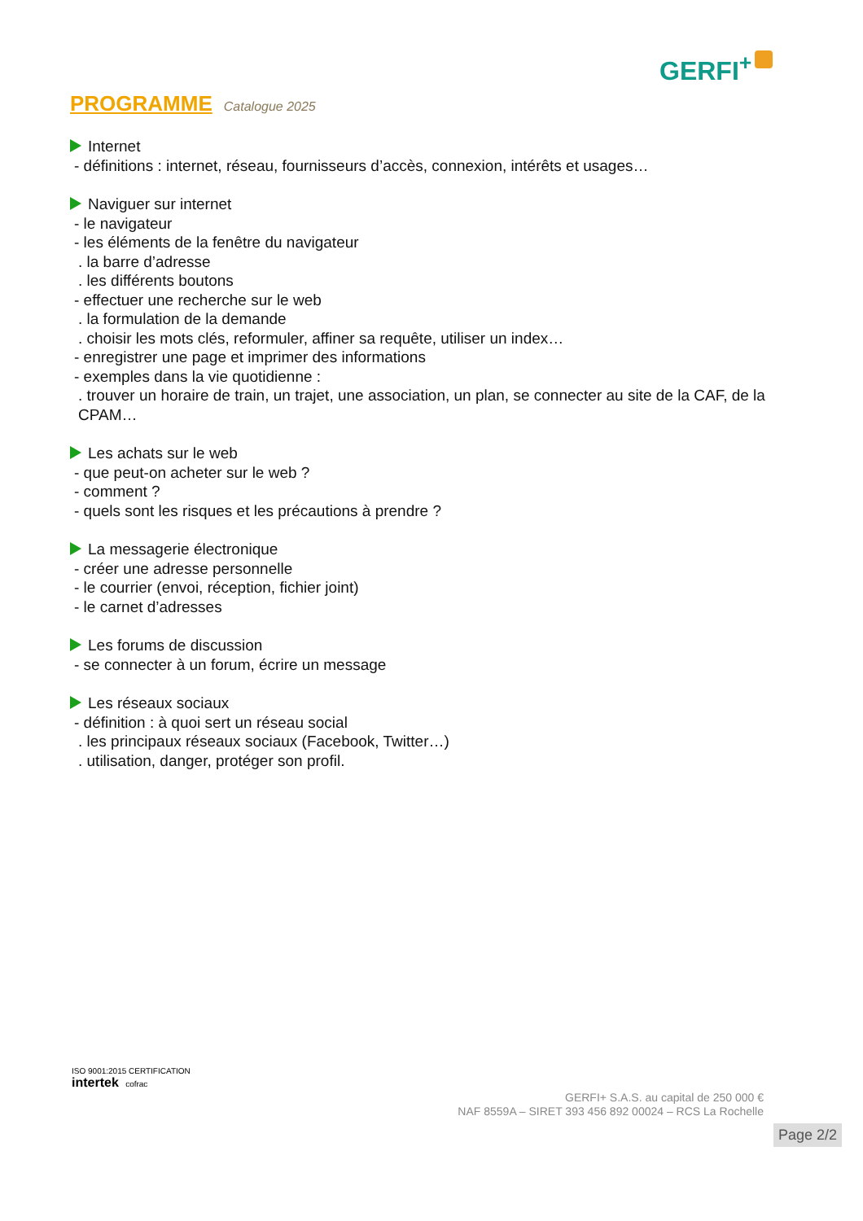GERFI<sup>+</sup>
PROGRAMME Catalogue 2025
Internet
- définitions : internet, réseau, fournisseurs d’accès, connexion, intérêts et usages…
Naviguer sur internet
- le navigateur
- les éléments de la fenêtre du navigateur
. la barre d’adresse
. les différents boutons
- effectuer une recherche sur le web
. la formulation de la demande
. choisir les mots clés, reformuler, affiner sa requête, utiliser un index…
- enregistrer une page et imprimer des informations
- exemples dans la vie quotidienne :
. trouver un horaire de train, un trajet, une association, un plan, se connecter au site de la CAF, de la CPAM…
Les achats sur le web
- que peut-on acheter sur le web ?
- comment ?
- quels sont les risques et les précautions à prendre ?
La messagerie électronique
- créer une adresse personnelle
- le courrier (envoi, réception, fichier joint)
- le carnet d’adresses
Les forums de discussion
- se connecter à un forum, écrire un message
Les réseaux sociaux
- définition : à quoi sert un réseau social
. les principaux réseaux sociaux (Facebook, Twitter…)
. utilisation, danger, protéger son profil.
ISO 9001:2015 CERTIFICATION
intertek cofrac
GERFI+ S.A.S. au capital de 250 000 €
NAF 8559A – SIRET 393 456 892 00024 – RCS La Rochelle
Page 2/2